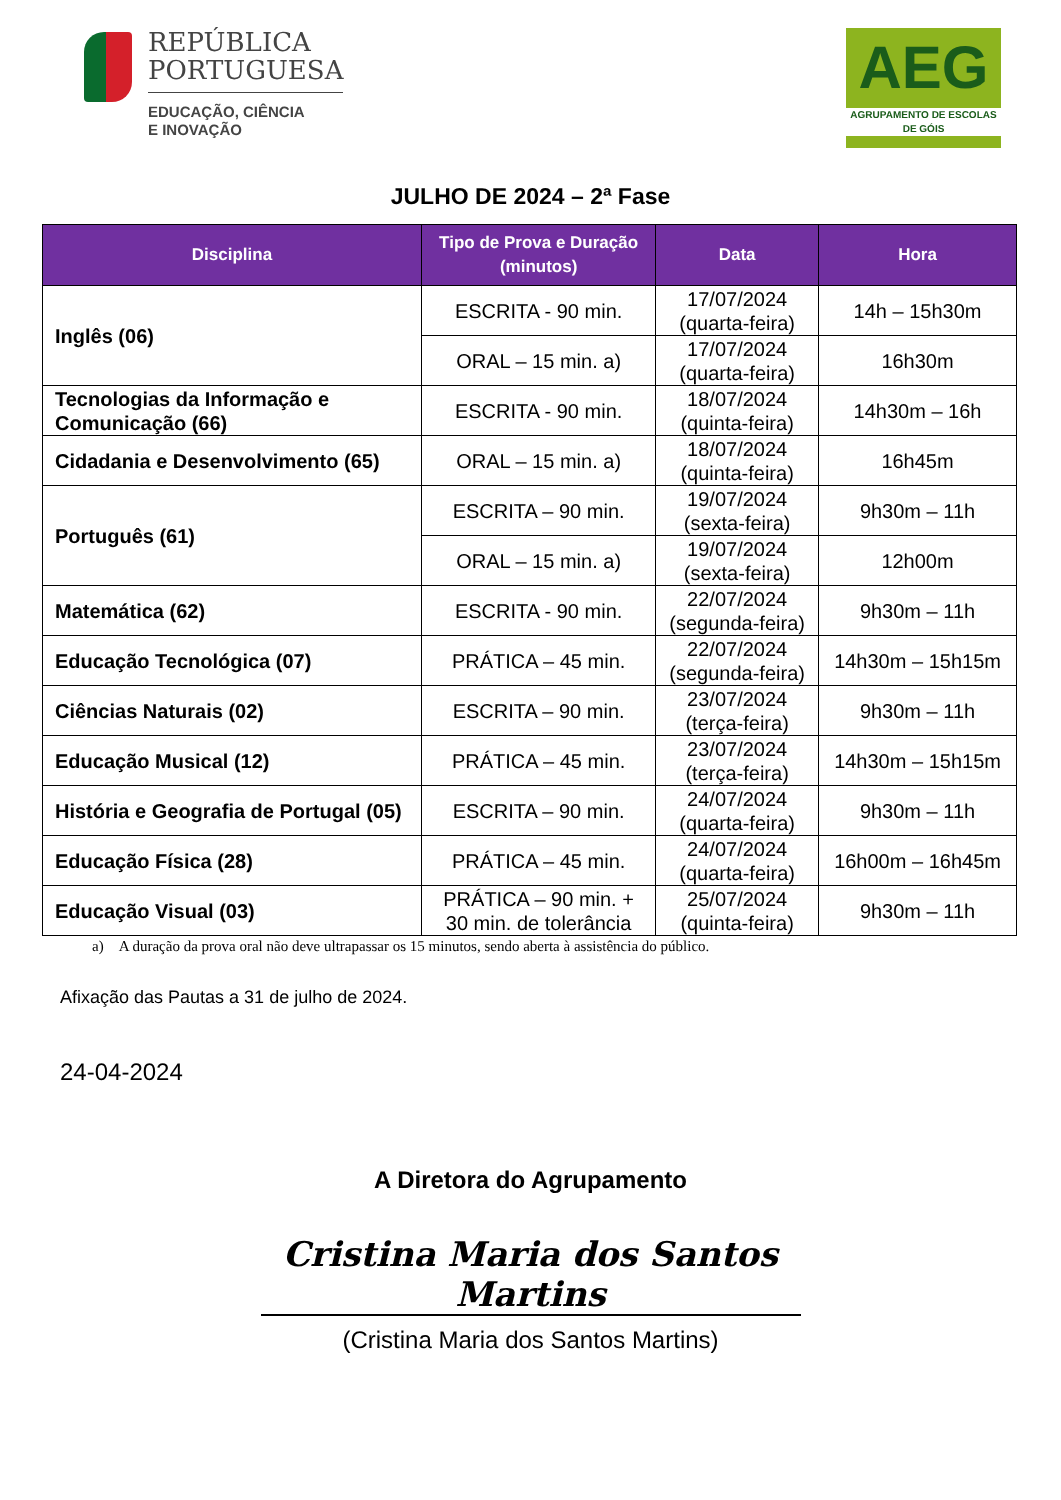REPÚBLICA
PORTUGUESA
EDUCAÇÃO, CIÊNCIA
E INOVAÇÃO
AEG
AGRUPAMENTO DE ESCOLAS DE GÓIS
JULHO DE 2024 – 2ª Fase
| Disciplina | Tipo de Prova e Duração (minutos) | Data | Hora |
| --- | --- | --- | --- |
| Inglês (06) | ESCRITA - 90 min. | 17/07/2024 (quarta-feira) | 14h – 15h30m |
| | ORAL – 15 min. a) | 17/07/2024 (quarta-feira) | 16h30m |
| Tecnologias da Informação e Comunicação (66) | ESCRITA - 90 min. | 18/07/2024 (quinta-feira) | 14h30m – 16h |
| Cidadania e Desenvolvimento (65) | ORAL – 15 min. a) | 18/07/2024 (quinta-feira) | 16h45m |
| Português (61) | ESCRITA – 90 min. | 19/07/2024 (sexta-feira) | 9h30m – 11h |
| | ORAL – 15 min. a) | 19/07/2024 (sexta-feira) | 12h00m |
| Matemática (62) | ESCRITA - 90 min. | 22/07/2024 (segunda-feira) | 9h30m – 11h |
| Educação Tecnológica (07) | PRÁTICA – 45 min. | 22/07/2024 (segunda-feira) | 14h30m – 15h15m |
| Ciências Naturais (02) | ESCRITA – 90 min. | 23/07/2024 (terça-feira) | 9h30m – 11h |
| Educação Musical (12) | PRÁTICA – 45 min. | 23/07/2024 (terça-feira) | 14h30m – 15h15m |
| História e Geografia de Portugal (05) | ESCRITA – 90 min. | 24/07/2024 (quarta-feira) | 9h30m – 11h |
| Educação Física (28) | PRÁTICA – 45 min. | 24/07/2024 (quarta-feira) | 16h00m – 16h45m |
| Educação Visual (03) | PRÁTICA – 90 min. + 30 min. de tolerância | 25/07/2024 (quinta-feira) | 9h30m – 11h |
a) A duração da prova oral não deve ultrapassar os 15 minutos, sendo aberta à assistência do público.
Afixação das Pautas a 31 de julho de 2024.
24-04-2024
A Diretora do Agrupamento
Cristina Maria dos Santos Martins
(Cristina Maria dos Santos Martins)